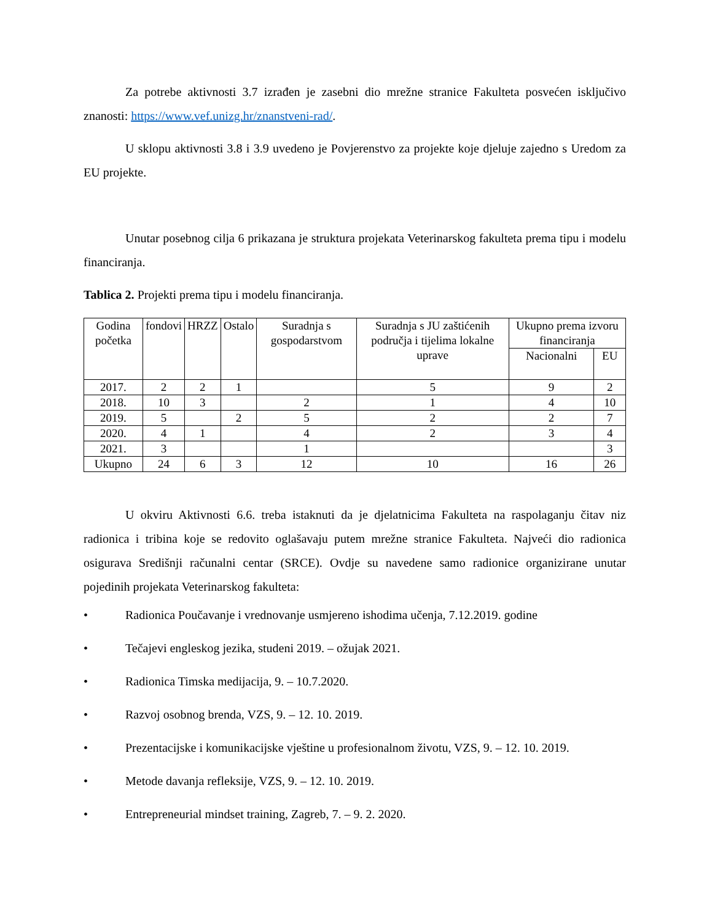Za potrebe aktivnosti 3.7 izrađen je zasebni dio mrežne stranice Fakulteta posvećen isključivo znanosti: https://www.vef.unizg.hr/znanstveni-rad/.
U sklopu aktivnosti 3.8 i 3.9 uvedeno je Povjerenstvo za projekte koje djeluje zajedno s Uredom za EU projekte.
Unutar posebnog cilja 6 prikazana je struktura projekata Veterinarskog fakulteta prema tipu i modelu financiranja.
Tablica 2. Projekti prema tipu i modelu financiranja.
| Godina početka | fondovi | HRZZ | Ostalo | Suradnja s gospodarstvom | Suradnja s JU zaštićenih područja i tijelima lokalne uprave | Ukupno prema izvoru financiranja | |
| --- | --- | --- | --- | --- | --- | --- | --- |
| | | | | | | Nacionalni | EU |
| 2017. | 2 | 2 | 1 | | 5 | 9 | 2 |
| 2018. | 10 | 3 | | 2 | 1 | 4 | 10 |
| 2019. | 5 | | 2 | 5 | 2 | 2 | 7 |
| 2020. | 4 | 1 | | 4 | 2 | 3 | 4 |
| 2021. | 3 | | | 1 | | | 3 |
| Ukupno | 24 | 6 | 3 | 12 | 10 | 16 | 26 |
U okviru Aktivnosti 6.6. treba istaknuti da je djelatnicima Fakulteta na raspolaganju čitav niz radionica i tribina koje se redovito oglašavaju putem mrežne stranice Fakulteta. Najveći dio radionica osigurava Središnji računalni centar (SRCE). Ovdje su navedene samo radionice organizirane unutar pojedinih projekata Veterinarskog fakulteta:
• Radionica Poučavanje i vrednovanje usmjereno ishodima učenja, 7.12.2019. godine
• Tečajevi engleskog jezika, studeni 2019. – ožujak 2021.
• Radionica Timska medijacija, 9. – 10.7.2020.
• Razvoj osobnog brenda, VZS, 9. – 12. 10. 2019.
• Prezentacijske i komunikacijske vještine u profesionalnom životu, VZS, 9. – 12. 10. 2019.
• Metode davanja refleksije, VZS, 9. – 12. 10. 2019.
• Entrepreneurial mindset training, Zagreb, 7. – 9. 2. 2020.